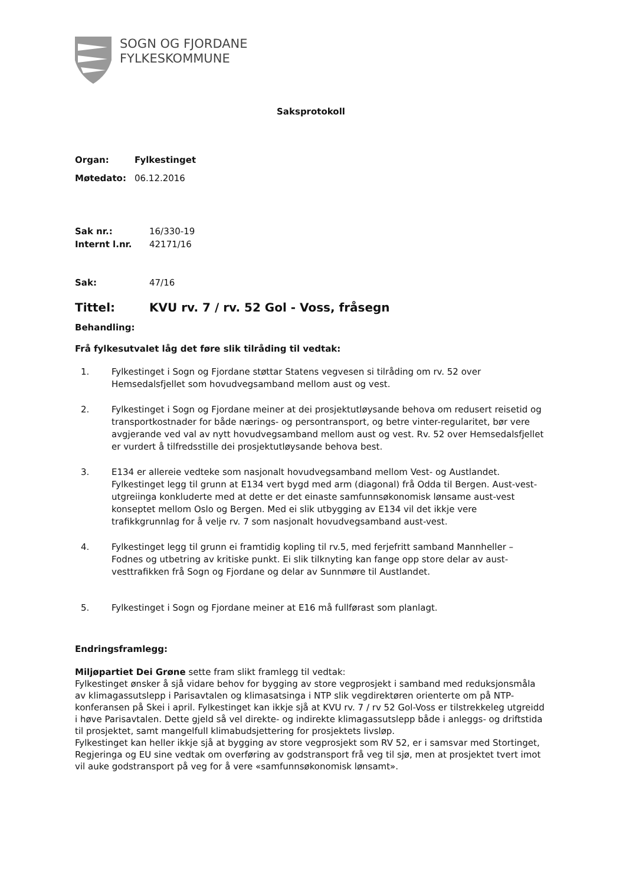SOGN OG FJORDANE
FYLKESKOMMUNE
Saksprotokoll
Organ: Fylkestinget
Møtedato: 06.12.2016
Sak nr.: 16/330-19
Internt l.nr. 42171/16
Sak: 47/16
Tittel: KVU rv. 7 / rv. 52 Gol - Voss, fråsegn
Behandling:
Frå fylkesutvalet låg det føre slik tilråding til vedtak:
1. Fylkestinget i Sogn og Fjordane støttar Statens vegvesen si tilråding om rv. 52 over Hemsedalsfjellet som hovudvegsamband mellom aust og vest.
2. Fylkestinget i Sogn og Fjordane meiner at dei prosjektutløysande behova om redusert reisetid og transportkostnader for både nærings- og persontransport, og betre vinter-regularitet, bør vere avgjerande ved val av nytt hovudvegsamband mellom aust og vest. Rv. 52 over Hemsedalsfjellet er vurdert å tilfredsstille dei prosjektutløysande behova best.
3. E134 er allereie vedteke som nasjonalt hovudvegsamband mellom Vest- og Austlandet. Fylkestinget legg til grunn at E134 vert bygd med arm (diagonal) frå Odda til Bergen. Aust-vest-utgreiinga konkluderte med at dette er det einaste samfunnsøkonomisk lønsame aust-vest konseptet mellom Oslo og Bergen. Med ei slik utbygging av E134 vil det ikkje vere trafikkgrunnlag for å velje rv. 7 som nasjonalt hovudvegsamband aust-vest.
4. Fylkestinget legg til grunn ei framtidig kopling til rv.5, med ferjefritt samband Mannheller – Fodnes og utbetring av kritiske punkt. Ei slik tilknyting kan fange opp store delar av aust-vesttrafikken frå Sogn og Fjordane og delar av Sunnmøre til Austlandet.
5. Fylkestinget i Sogn og Fjordane meiner at E16 må fullførast som planlagt.
Endringsframlegg:
Miljøpartiet Dei Grøne sette fram slikt framlegg til vedtak:
Fylkestinget ønsker å sjå vidare behov for bygging av store vegprosjekt i samband med reduksjonsmåla av klimagassutslepp i Parisavtalen og klimasatsinga i NTP slik vegdirektøren orienterte om på NTP-konferansen på Skei i april. Fylkestinget kan ikkje sjå at KVU rv. 7 / rv 52 Gol-Voss er tilstrekkeleg utgreidd i høve Parisavtalen. Dette gjeld så vel direkte- og indirekte klimagassutslepp både i anleggs- og driftstida til prosjektet, samt mangelfull klimabudsjettering for prosjektets livsløp.
Fylkestinget kan heller ikkje sjå at bygging av store vegprosjekt som RV 52, er i samsvar med Stortinget, Regjeringa og EU sine vedtak om overføring av godstransport frå veg til sjø, men at prosjektet tvert imot vil auke godstransport på veg for å vere «samfunnsøkonomisk lønsamt».